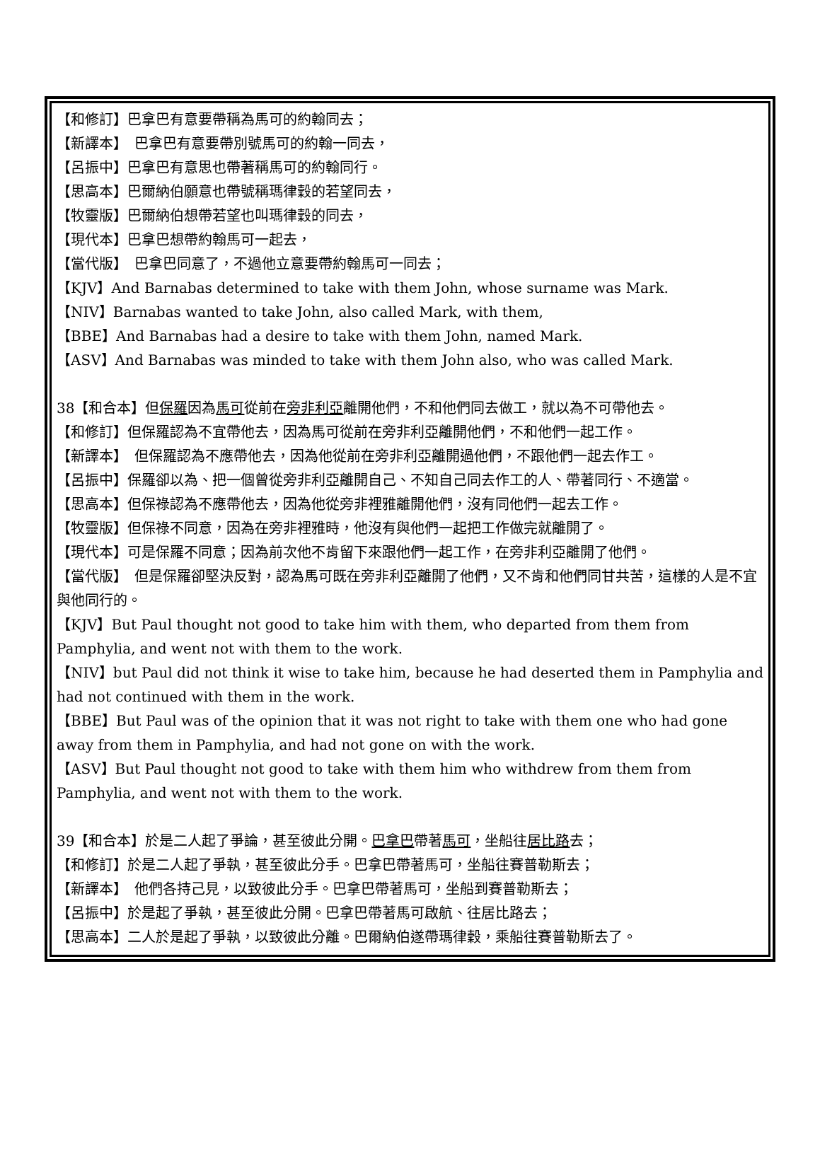【和修訂】巴拿巴有意要帶稱為馬可的約翰同去；
【新譯本】　巴拿巴有意要帶別號馬可的約翰一同去，
【呂振中】巴拿巴有意思也帶著稱馬可的約翰同行。
【思高本】巴爾納伯願意也帶號稱瑪律穀的若望同去，
【牧靈版】巴爾納伯想帶若望也叫瑪律穀的同去，
【現代本】巴拿巴想帶約翰馬可一起去，
【當代版】　巴拿巴同意了，不過他立意要帶約翰馬可一同去；
【KJV】And Barnabas determined to take with them John, whose surname was Mark.
【NIV】Barnabas wanted to take John, also called Mark, with them,
【BBE】And Barnabas had a desire to take with them John, named Mark.
【ASV】And Barnabas was minded to take with them John also, who was called Mark.
38【和合本】但保羅因為馬可從前在旁非利亞離開他們，不和他們同去做工，就以為不可帶他去。
【和修訂】但保羅認為不宜帶他去，因為馬可從前在旁非利亞離開他們，不和他們一起工作。
【新譯本】　但保羅認為不應帶他去，因為他從前在旁非利亞離開過他們，不跟他們一起去作工。
【呂振中】保羅卻以為、把一個曾從旁非利亞離開自己、不知自己同去作工的人、帶著同行、不適當。
【思高本】但保祿認為不應帶他去，因為他從旁非裡雅離開他們，沒有同他們一起去工作。
【牧靈版】但保祿不同意，因為在旁非裡雅時，他沒有與他們一起把工作做完就離開了。
【現代本】可是保羅不同意；因為前次他不肯留下來跟他們一起工作，在旁非利亞離開了他們。
【當代版】　但是保羅卻堅決反對，認為馬可既在旁非利亞離開了他們，又不肯和他們同甘共苦，這樣的人是不宜與他同行的。
【KJV】But Paul thought not good to take him with them, who departed from them from Pamphylia, and went not with them to the work.
【NIV】but Paul did not think it wise to take him, because he had deserted them in Pamphylia and had not continued with them in the work.
【BBE】But Paul was of the opinion that it was not right to take with them one who had gone away from them in Pamphylia, and had not gone on with the work.
【ASV】But Paul thought not good to take with them him who withdrew from them from Pamphylia, and went not with them to the work.
39【和合本】於是二人起了爭論，甚至彼此分開。巴拿巴帶著馬可，坐船往居比路去；
【和修訂】於是二人起了爭執，甚至彼此分手。巴拿巴帶著馬可，坐船往賽普勒斯去；
【新譯本】　他們各持己見，以致彼此分手。巴拿巴帶著馬可，坐船到賽普勒斯去；
【呂振中】於是起了爭執，甚至彼此分開。巴拿巴帶著馬可啟航、往居比路去；
【思高本】二人於是起了爭執，以致彼此分離。巴爾納伯遂帶瑪律穀，乘船往賽普勒斯去了。